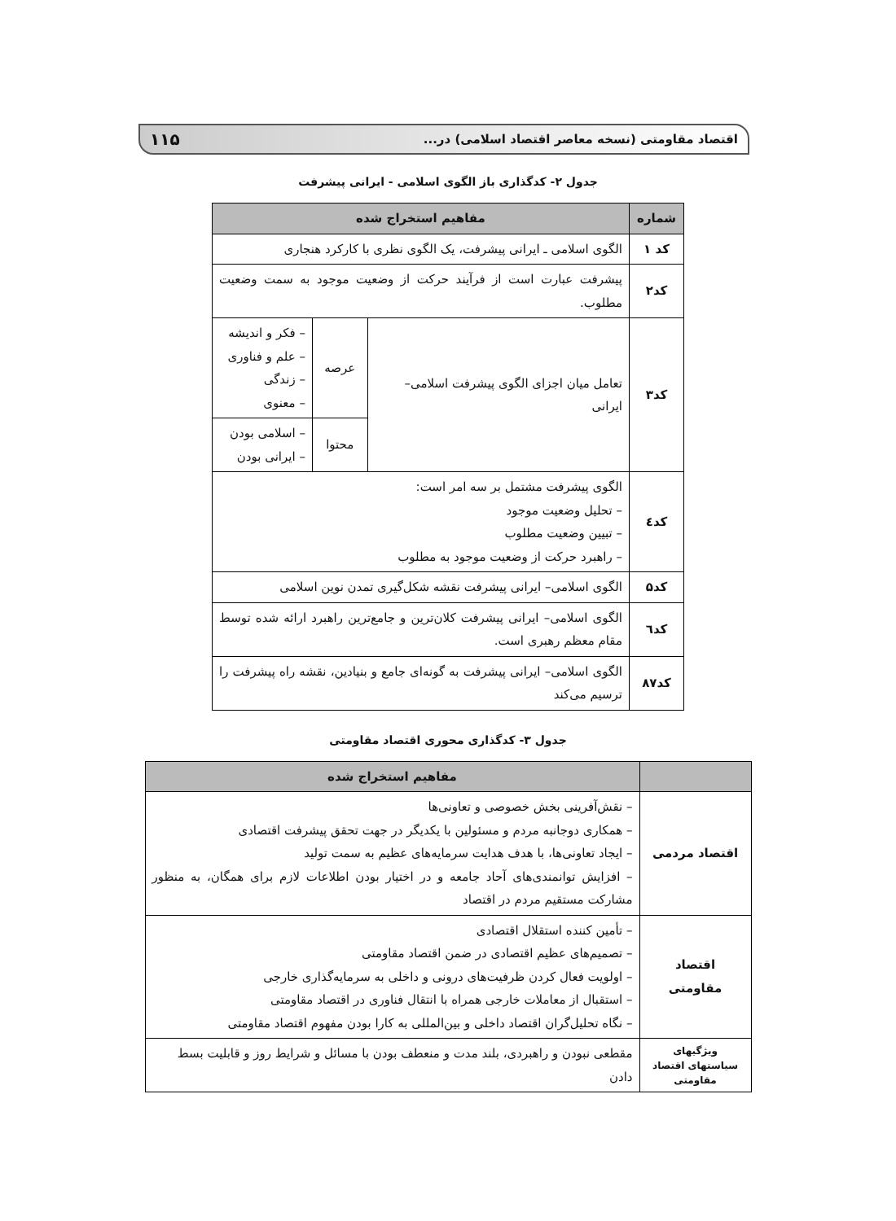اقتصاد مقاومتی (نسخه معاصر اقتصاد اسلامی) در... ۱۱۵
جدول ۲- کدگذاری باز الگوی اسلامی - ایرانی پیشرفت
| شماره | مفاهیم استخراج شده | | |
| --- | --- | --- | --- |
| کد ۱ | الگوی اسلامی ـ ایرانی پیشرفت، یک الگوی نظری با کارکرد هنجاری | | |
| کد۲ | پیشرفت عبارت است از فرآیند حرکت از وضعیت موجود به سمت وضعیت مطلوب. | | |
| کد۳ | تعامل میان اجزای الگوی پیشرفت اسلامی– ایرانی | عرصه | – فکر و اندیشه – علم و فناوری – زندگی – معنوی |
| | | محتوا | – اسلامی بودن – ایرانی بودن |
| کد٤ | الگوی پیشرفت مشتمل بر سه امر است: – تحلیل وضعیت موجود – تبیین وضعیت مطلوب – راهبرد حرکت از وضعیت موجود به مطلوب | | |
| کد۵ | الگوی اسلامی– ایرانی پیشرفت نقشه شکل‌گیری تمدن نوین اسلامی | | |
| کد٦ | الگوی اسلامی– ایرانی پیشرفت کلان‌ترین و جامع‌ترین راهبرد ارائه شده توسط مقام معظم رهبری است. | | |
| کد۸۷ | الگوی اسلامی– ایرانی پیشرفت به گونه‌ای جامع و بنیادین، نقشه راه پیشرفت را ترسیم می‌کند | | |
جدول ۳- کدگذاری محوری اقتصاد مقاومتی
| | مفاهیم استخراج شده |
| --- | --- |
| اقتصاد مردمی | – نقش‌آفرینی بخش خصوصی و تعاونی‌ها – همکاری دوجانبه مردم و مسئولین با یکدیگر در جهت تحقق پیشرفت اقتصادی – ایجاد تعاونی‌ها، با هدف هدایت سرمایه‌های عظیم به سمت تولید – افزایش توانمندی‌های آحاد جامعه و در اختیار بودن اطلاعات لازم برای همگان، به منظور مشارکت مستقیم مردم در اقتصاد |
| اقتصاد مقاومتی | – تأمین کننده استقلال اقتصادی – تصمیم‌های عظیم اقتصادی در ضمن اقتصاد مقاومتی – اولویت فعال کردن ظرفیت‌های درونی و داخلی به سرمایه‌گذاری خارجی – استقبال از معاملات خارجی همراه با انتقال فناوری در اقتصاد مقاومتی – نگاه تحلیل‌گران اقتصاد داخلی و بین‌المللی به کارا بودن مفهوم اقتصاد مقاومتی |
| ویژگیهای سیاستهای اقتصاد مقاومتی | مقطعی نبودن و راهبردی، بلند مدت و منعطف بودن با مسائل و شرایط روز و قابلیت بسط دادن |